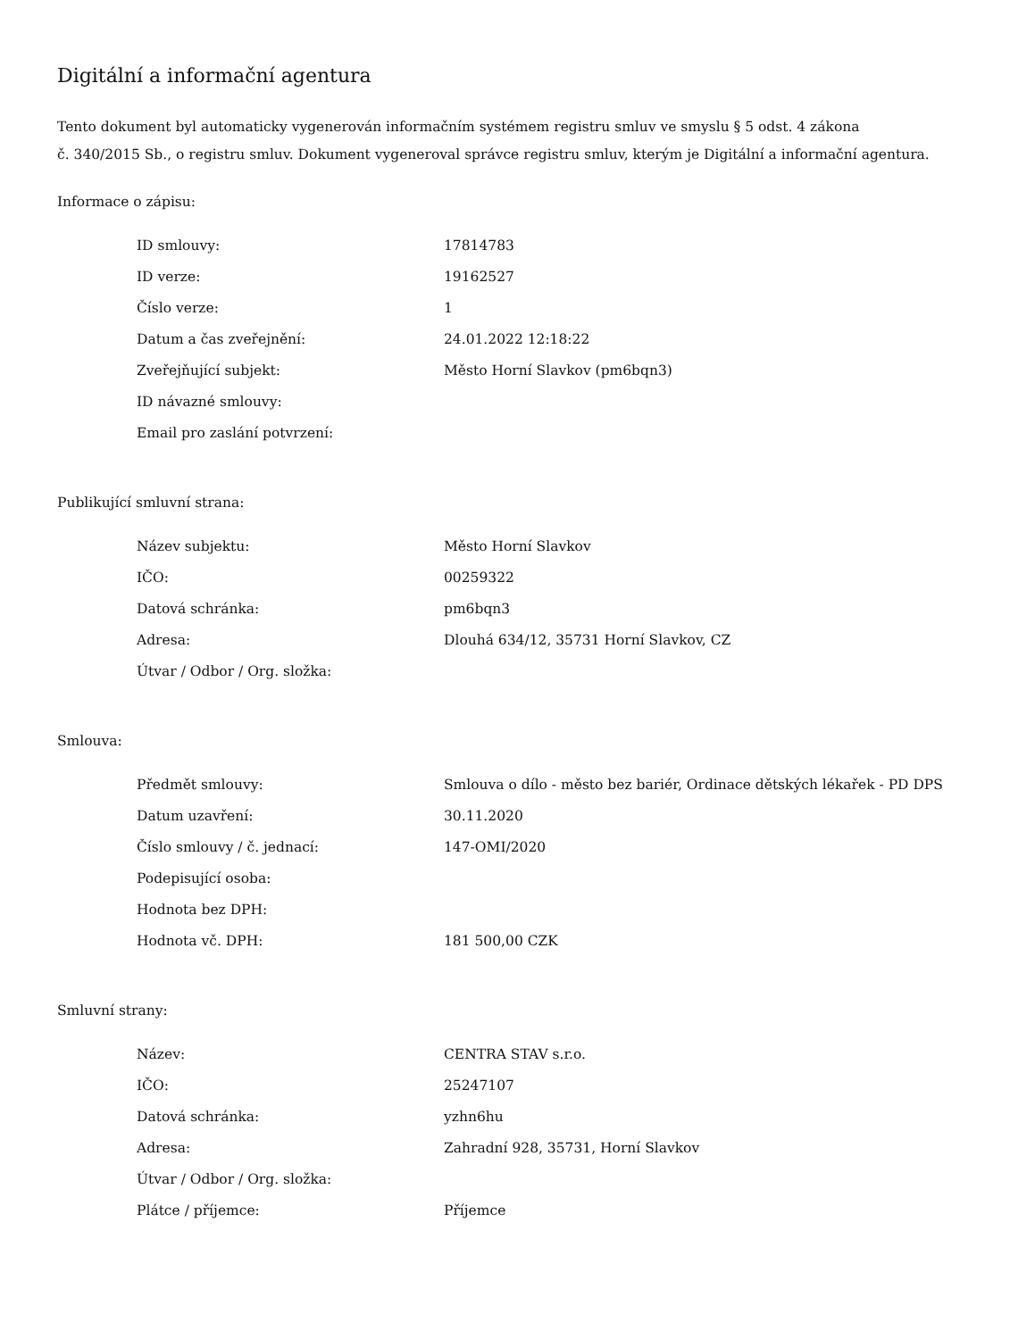Digitální a informační agentura
Tento dokument byl automaticky vygenerován informačním systémem registru smluv ve smyslu § 5 odst. 4 zákona
č. 340/2015 Sb., o registru smluv. Dokument vygeneroval správce registru smluv, kterým je Digitální a informační agentura.
Informace o zápisu:
| ID smlouvy: | 17814783 |
| ID verze: | 19162527 |
| Číslo verze: | 1 |
| Datum a čas zveřejnění: | 24.01.2022 12:18:22 |
| Zveřejňující subjekt: | Město Horní Slavkov (pm6bqn3) |
| ID návazné smlouvy: | |
| Email pro zaslání potvrzení: | |
Publikující smluvní strana:
| Název subjektu: | Město Horní Slavkov |
| IČO: | 00259322 |
| Datová schránka: | pm6bqn3 |
| Adresa: | Dlouhá 634/12, 35731 Horní Slavkov, CZ |
| Útvar / Odbor / Org. složka: | |
Smlouva:
| Předmět smlouvy: | Smlouva o dílo - město bez bariér, Ordinace dětských lékařek - PD DPS |
| Datum uzavření: | 30.11.2020 |
| Číslo smlouvy / č. jednací: | 147-OMI/2020 |
| Podepisující osoba: | |
| Hodnota bez DPH: | |
| Hodnota vč. DPH: | 181 500,00 CZK |
Smluvní strany:
| Název: | CENTRA STAV s.r.o. |
| IČO: | 25247107 |
| Datová schránka: | yzhn6hu |
| Adresa: | Zahradní 928, 35731, Horní Slavkov |
| Útvar / Odbor / Org. složka: | |
| Plátce / příjemce: | Příjemce |